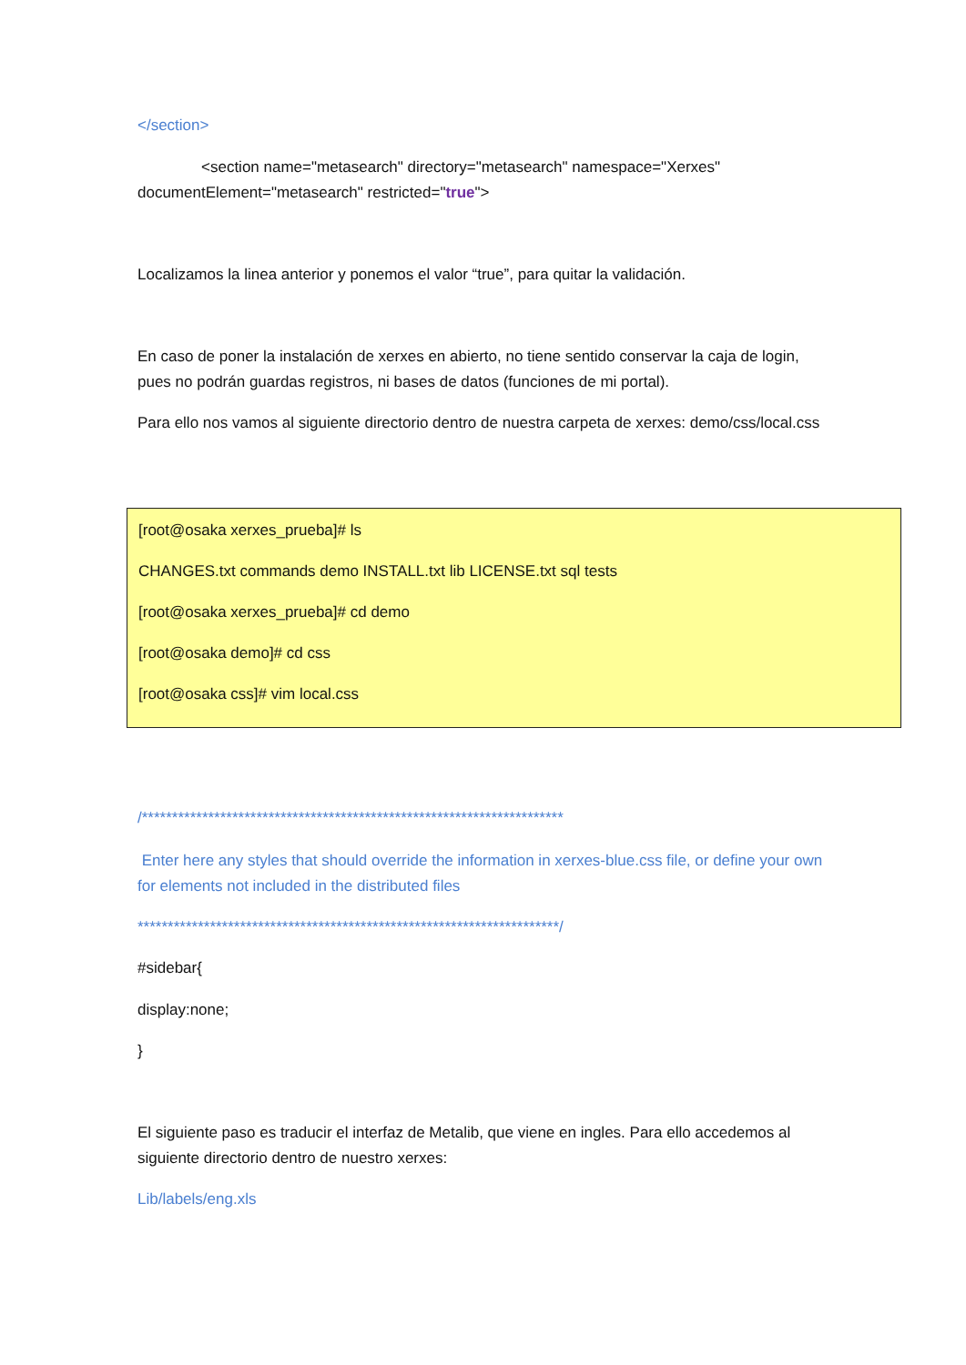</section>
<section name="metasearch" directory="metasearch" namespace="Xerxes" documentElement="metasearch" restricted="true">
Localizamos la linea anterior y ponemos el valor “true”, para quitar la validación.
En caso de poner la instalación de xerxes en abierto, no tiene sentido conservar la caja de login, pues no podrán guardas registros, ni bases de datos (funciones de mi portal).
Para ello nos vamos al siguiente directorio dentro de nuestra carpeta de xerxes: demo/css/local.css
[root@osaka xerxes_prueba]# ls
CHANGES.txt commands demo INSTALL.txt lib LICENSE.txt sql tests
[root@osaka xerxes_prueba]# cd demo
[root@osaka demo]# cd css
[root@osaka css]# vim local.css
/**********************************************************************
Enter here any styles that should override the information in xerxes-blue.css file, or define your own for elements not included in the distributed files
**********************************************************************/
#sidebar{
display:none;
}
El siguiente paso es traducir el interfaz de Metalib, que viene en ingles. Para ello accedemos al siguiente directorio dentro de nuestro xerxes:
Lib/labels/eng.xls